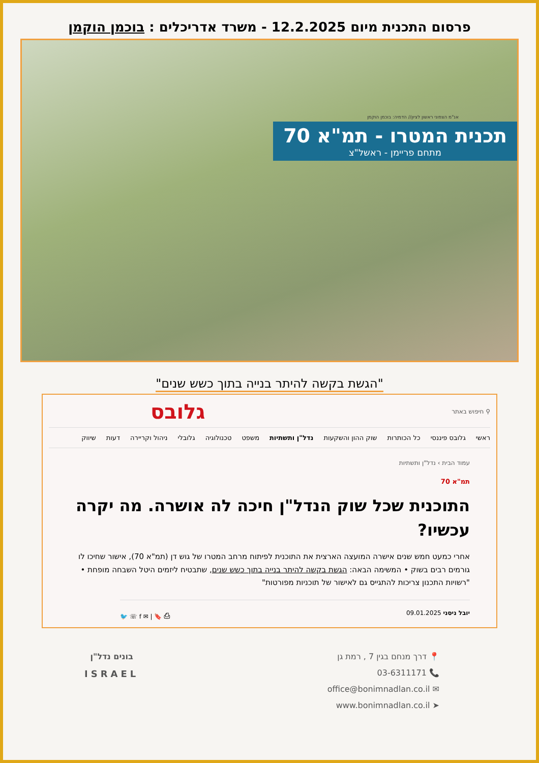פרסום התכנית מיום 12.2.2025 - משרד אדריכלים : בוכמן הוקמן
אנ"מ הצפוני ראשון לציון// הדמיה: בוכמן הוקמן
תכנית המטרו - תמ"א 70
מתחם פריימן - ראשל"צ
"הגשת בקשה להיתר בנייה בתוך כשש שנים"
⚲ חיפוש באתר גלובס
ראשי גלובס פיננסי כל הכותרות שוק ההון והשקעות נדל"ן ותשתיות משפט טכנולוגיה גלובלי ניהול וקריירה דעות שיווק
עמוד הבית › נדל"ן ותשתיות
תמ"א 70
התוכנית שכל שוק הנדל"ן חיכה לה אושרה. מה יקרה עכשיו?
אחרי כמעט חמש שנים אישרה המועצה הארצית את התוכנית לפיתוח מרחב המטרו של גוש דן (תמ"א 70), אישור שחיכו לו גורמים רבים בשוק • המשימה הבאה: הגשת בקשה להיתר בנייה בתוך כשש שנים, שתבטיח ליזמים היטל השבחה מופחת • "רשויות התכנון צריכות להתגייס גם לאישור של תוכניות מפורטות"
יובל ניסני 09.01.2025 ⎙ 🔖 | ✉ f ☏ 🐦
📍 דרך מנחם בגין 7 , רמת גן
📞 03-6311171
✉ office@bonimnadlan.co.il
➤ www.bonimnadlan.co.il
בונים נדל"ן
ISRAEL